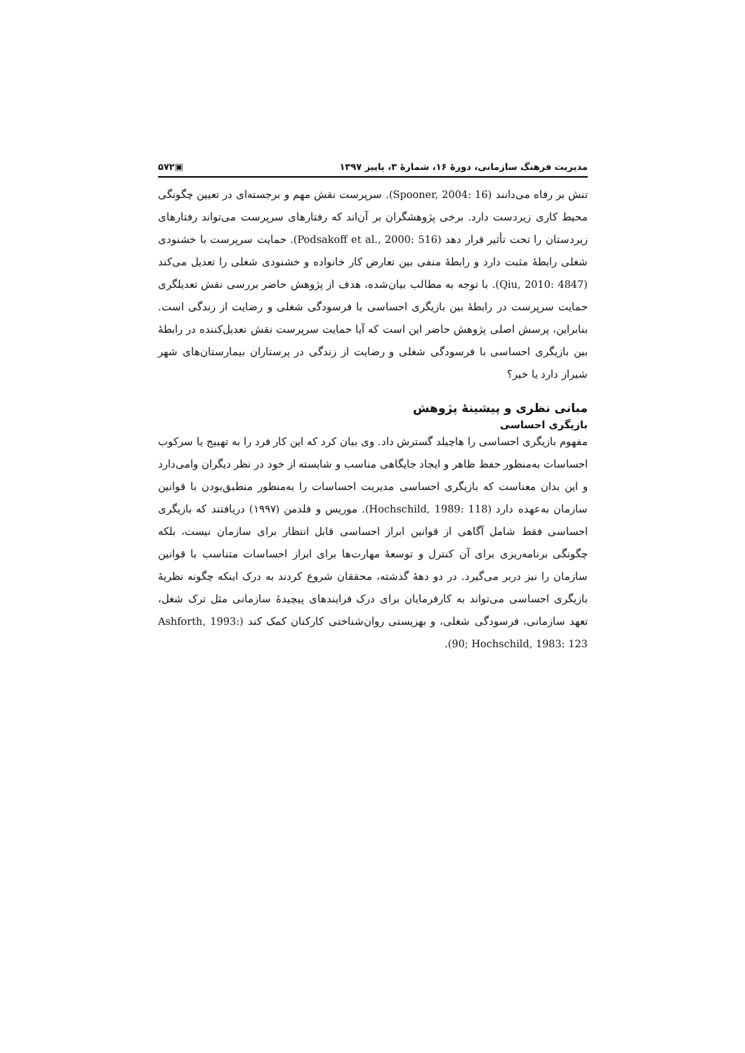مدیریت فرهنگ سازمانی، دورهٔ ۱۶، شمارهٔ ۳، پاییز ۱۳۹۷ ▣۵۷۲
تنش بر رفاه می‌دانند (Spooner, 2004: 16). سرپرست نقش مهم و برجسته‌ای در تعیین چگونگی محیط کاری زیردست دارد. برخی پژوهشگران بر آن‌اند که رفتارهای سرپرست می‌تواند رفتارهای زیردستان را تحت تأثیر قرار دهد (Podsakoff et al., 2000: 516). حمایت سرپرست با خشنودی شغلی رابطهٔ مثبت دارد و رابطهٔ منفی بین تعارض کار خانواده و خشنودی شغلی را تعدیل می‌کند (Qiu, 2010: 4847). با توجه به مطالب بیان‌شده، هدف از پژوهش حاضر بررسی نقش تعدیلگری حمایت سرپرست در رابطهٔ بین بازیگری احساسی با فرسودگی شغلی و رضایت از زندگی است. بنابراین، پرسش اصلی پژوهش حاضر این است که آیا حمایت سرپرست نقش تعدیل‌کننده در رابطهٔ بین بازیگری احساسی با فرسودگی شغلی و رضایت از زندگی در پرستاران بیمارستان‌های شهر شیراز دارد یا خیر؟
مبانی نظری و پیشینهٔ پژوهش
بازیگری احساسی
مفهوم بازیگری احساسی را هاچیلد گسترش داد. وی بیان کرد که این کار فرد را به تهییج یا سرکوب احساسات به‌منظور حفظ ظاهر و ایجاد جایگاهی مناسب و شایسته از خود در نظر دیگران وامی‌دارد و این بدان معناست که بازیگری احساسی مدیریت احساسات را به‌منظور منطبق‌بودن با قوانین سازمان به‌عهده دارد (Hochschild, 1989: 118). موریس و فلدمن (۱۹۹۷) دریافتند که بازیگری احساسی فقط شامل آگاهی از قوانین ابراز احساسی قابل انتظار برای سازمان نیست، بلکه چگونگی برنامه‌ریزی برای آن کنترل و توسعهٔ مهارت‌ها برای ابراز احساسات متناسب با قوانین سازمان را نیز دربر می‌گیرد. در دو دههٔ گذشته، محققان شروع کردند به درک اینکه چگونه نظریهٔ بازیگری احساسی می‌تواند به کارفرمایان برای درک فرایندهای پیچیدهٔ سازمانی مثل ترک شغل، تعهد سازمانی، فرسودگی شغلی، و بهزیستی روان‌شناختی کارکنان کمک کند (Ashforth, 1993: 90; Hochschild, 1983: 123).